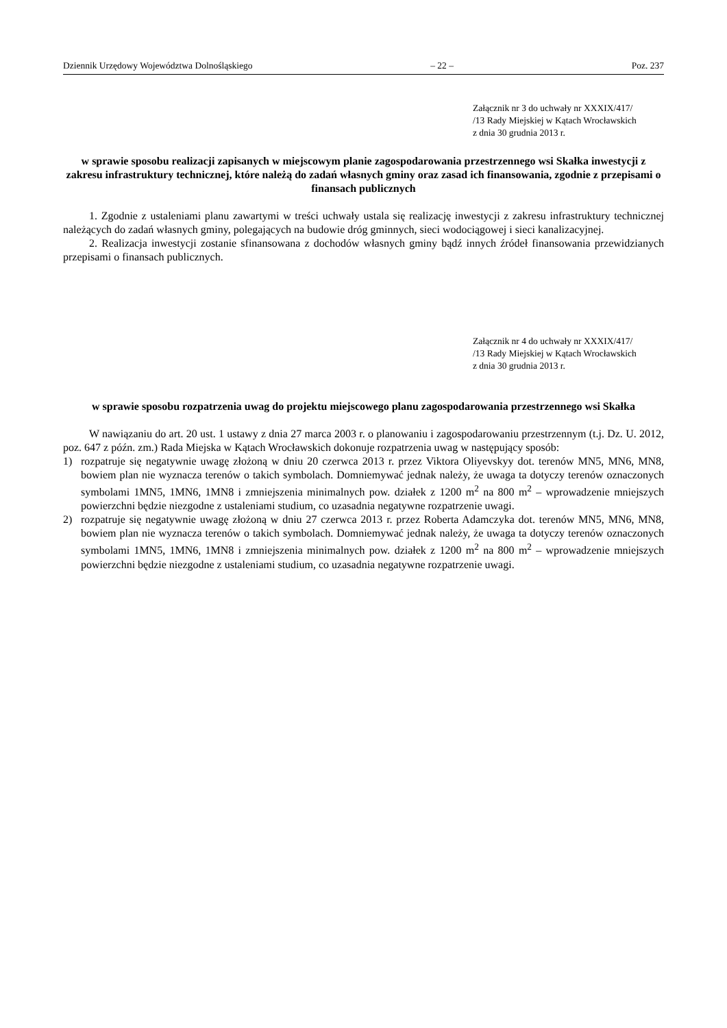Dziennik Urzędowy Województwa Dolnośląskiego – 22 – Poz. 237
Załącznik nr 3 do uchwały nr XXXIX/417/
/13 Rady Miejskiej w Kątach Wrocławskich
z dnia 30 grudnia 2013 r.
w sprawie sposobu realizacji zapisanych w miejscowym planie zagospodarowania przestrzennego wsi Skałka inwestycji z zakresu infrastruktury technicznej, które należą do zadań własnych gminy oraz zasad ich finansowania, zgodnie z przepisami o finansach publicznych
1. Zgodnie z ustaleniami planu zawartymi w treści uchwały ustala się realizację inwestycji z zakresu infrastruktury technicznej należących do zadań własnych gminy, polegających na budowie dróg gminnych, sieci wodociągowej i sieci kanalizacyjnej.
2. Realizacja inwestycji zostanie sfinansowana z dochodów własnych gminy bądź innych źródeł finansowania przewidzianych przepisami o finansach publicznych.
Załącznik nr 4 do uchwały nr XXXIX/417/
/13 Rady Miejskiej w Kątach Wrocławskich
z dnia 30 grudnia 2013 r.
w sprawie sposobu rozpatrzenia uwag do projektu miejscowego planu zagospodarowania przestrzennego wsi Skałka
W nawiązaniu do art. 20 ust. 1 ustawy z dnia 27 marca 2003 r. o planowaniu i zagospodarowaniu przestrzennym (t.j. Dz. U. 2012, poz. 647 z późn. zm.) Rada Miejska w Kątach Wrocławskich dokonuje rozpatrzenia uwag w następujący sposób:
1) rozpatruje się negatywnie uwagę złożoną w dniu 20 czerwca 2013 r. przez Viktora Oliyevskyy dot. terenów MN5, MN6, MN8, bowiem plan nie wyznacza terenów o takich symbolach. Domniemywać jednak należy, że uwaga ta dotyczy terenów oznaczonych symbolami 1MN5, 1MN6, 1MN8 i zmniejszenia minimalnych pow. działek z 1200 m<sup>2</sup> na 800 m<sup>2</sup> – wprowadzenie mniejszych powierzchni będzie niezgodne z ustaleniami studium, co uzasadnia negatywne rozpatrzenie uwagi.
2) rozpatruje się negatywnie uwagę złożoną w dniu 27 czerwca 2013 r. przez Roberta Adamczyka dot. terenów MN5, MN6, MN8, bowiem plan nie wyznacza terenów o takich symbolach. Domniemywać jednak należy, że uwaga ta dotyczy terenów oznaczonych symbolami 1MN5, 1MN6, 1MN8 i zmniejszenia minimalnych pow. działek z 1200 m<sup>2</sup> na 800 m<sup>2</sup> – wprowadzenie mniejszych powierzchni będzie niezgodne z ustaleniami studium, co uzasadnia negatywne rozpatrzenie uwagi.